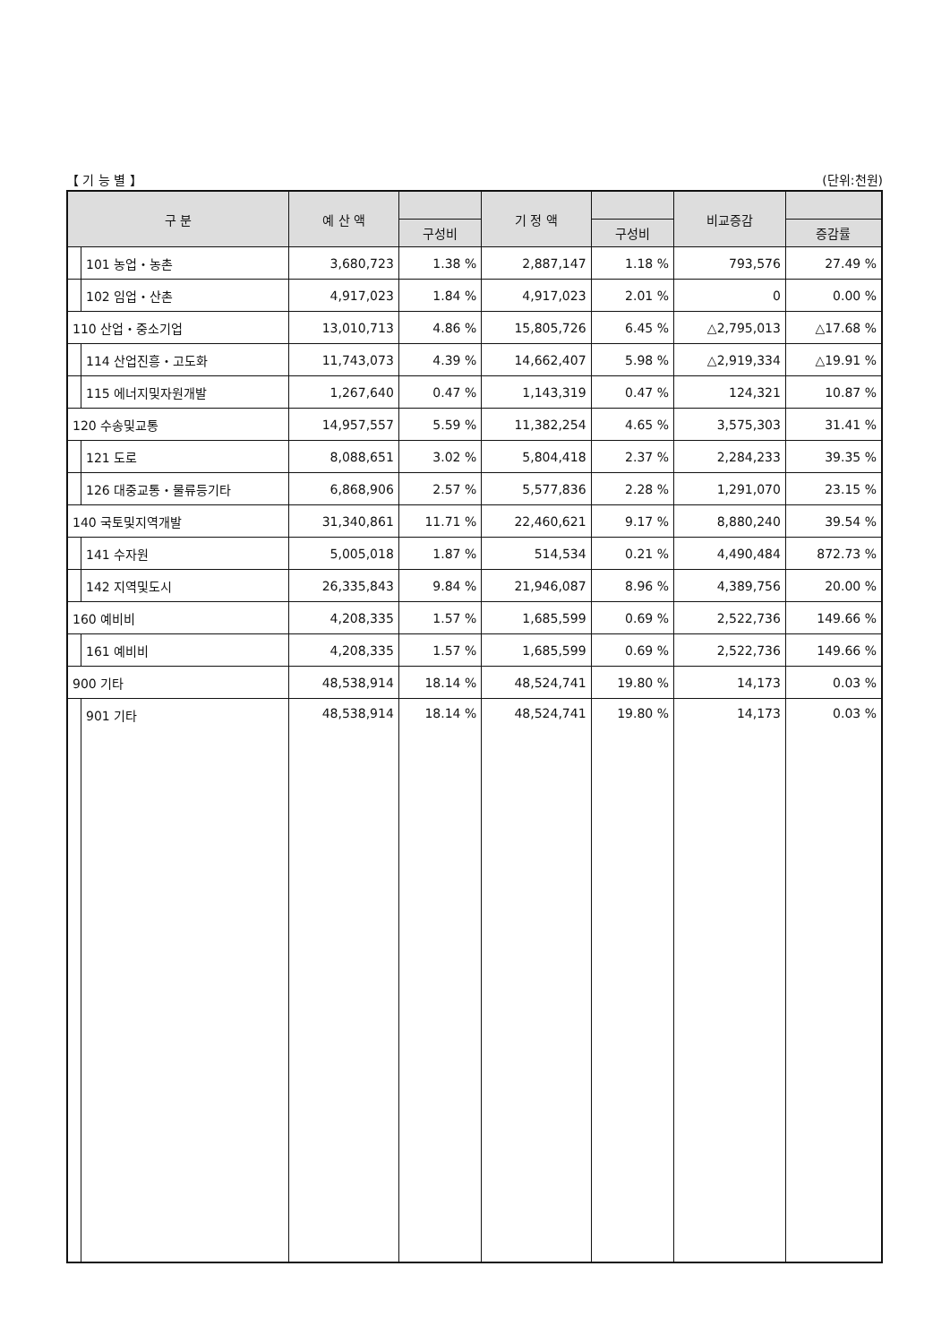【 기 능 별 】 (단위:천원)
| 구 분 | | 예 산 액 | | 기 정 액 | | 비교증감 | |
| --- | --- | --- | --- | --- | --- | --- | --- |
| | | | 구성비 | | 구성비 | | 증감률 |
| | 101 농업・농촌 | 3,680,723 | 1.38 % | 2,887,147 | 1.18 % | 793,576 | 27.49 % |
| | 102 임업・산촌 | 4,917,023 | 1.84 % | 4,917,023 | 2.01 % | 0 | 0.00 % |
| 110 산업・중소기업 | | 13,010,713 | 4.86 % | 15,805,726 | 6.45 % | △2,795,013 | △17.68 % |
| | 114 산업진흥・고도화 | 11,743,073 | 4.39 % | 14,662,407 | 5.98 % | △2,919,334 | △19.91 % |
| | 115 에너지및자원개발 | 1,267,640 | 0.47 % | 1,143,319 | 0.47 % | 124,321 | 10.87 % |
| 120 수송및교통 | | 14,957,557 | 5.59 % | 11,382,254 | 4.65 % | 3,575,303 | 31.41 % |
| | 121 도로 | 8,088,651 | 3.02 % | 5,804,418 | 2.37 % | 2,284,233 | 39.35 % |
| | 126 대중교통・물류등기타 | 6,868,906 | 2.57 % | 5,577,836 | 2.28 % | 1,291,070 | 23.15 % |
| 140 국토및지역개발 | | 31,340,861 | 11.71 % | 22,460,621 | 9.17 % | 8,880,240 | 39.54 % |
| | 141 수자원 | 5,005,018 | 1.87 % | 514,534 | 0.21 % | 4,490,484 | 872.73 % |
| | 142 지역및도시 | 26,335,843 | 9.84 % | 21,946,087 | 8.96 % | 4,389,756 | 20.00 % |
| 160 예비비 | | 4,208,335 | 1.57 % | 1,685,599 | 0.69 % | 2,522,736 | 149.66 % |
| | 161 예비비 | 4,208,335 | 1.57 % | 1,685,599 | 0.69 % | 2,522,736 | 149.66 % |
| 900 기타 | | 48,538,914 | 18.14 % | 48,524,741 | 19.80 % | 14,173 | 0.03 % |
| | 901 기타 | 48,538,914 | 18.14 % | 48,524,741 | 19.80 % | 14,173 | 0.03 % |